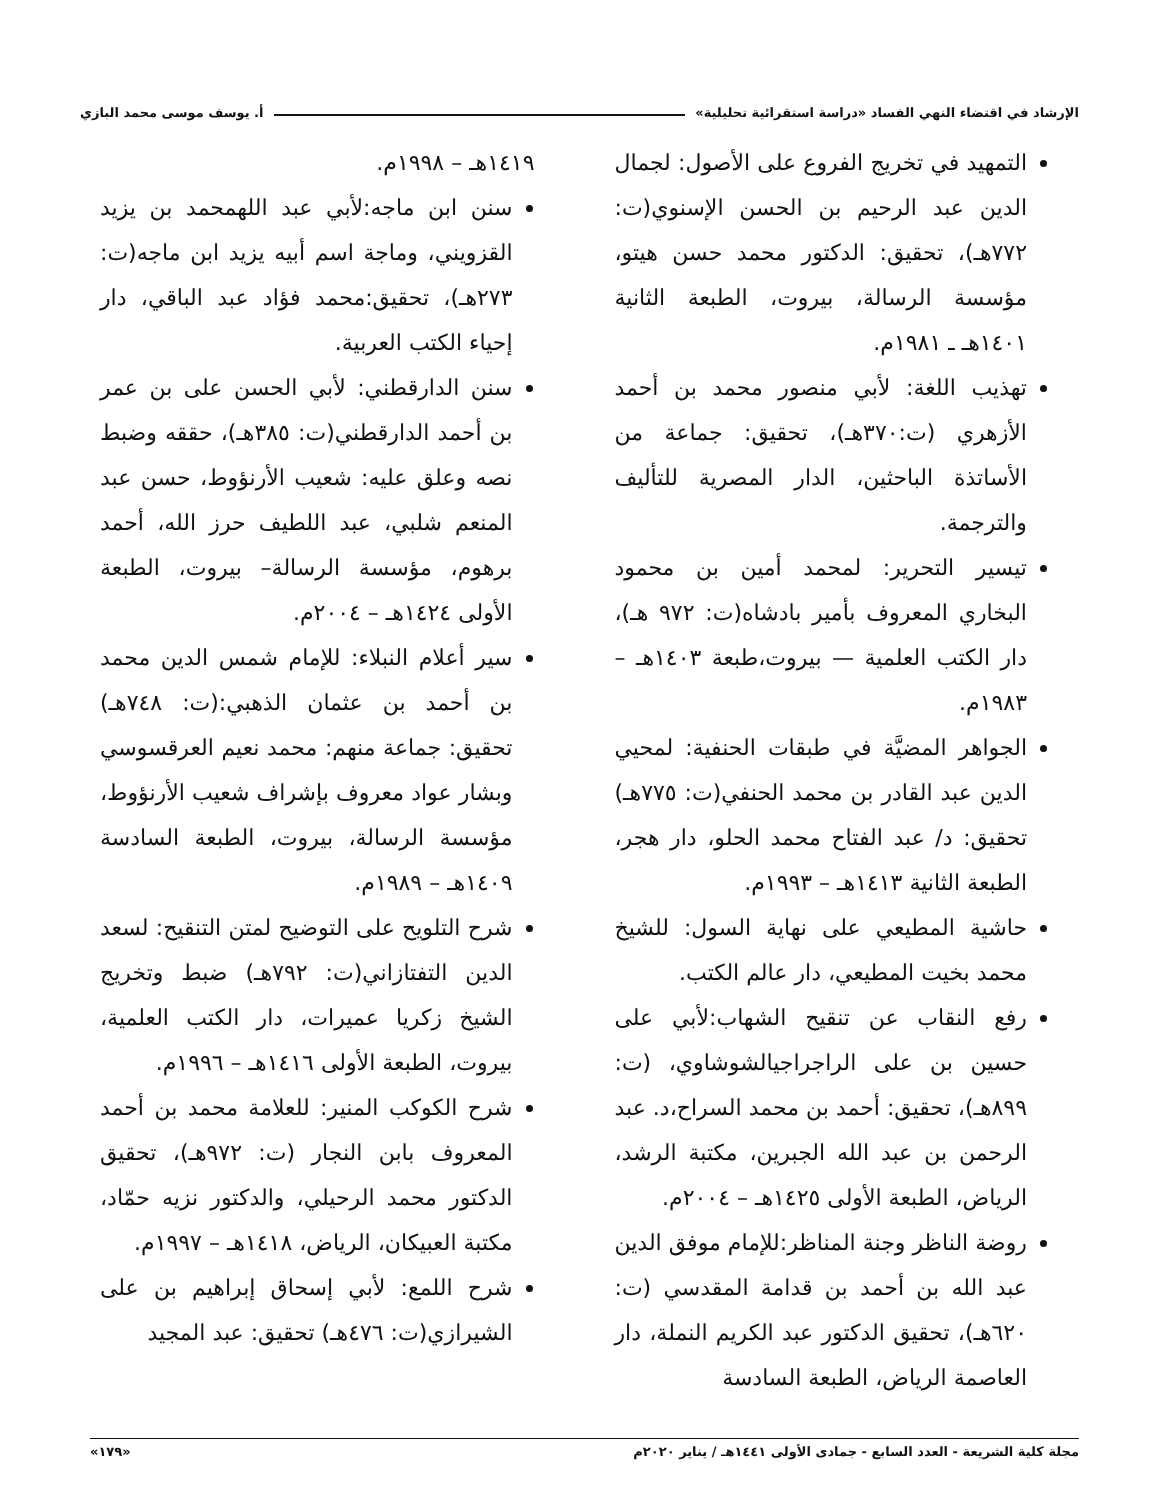الإرشاد في اقتضاء النهي الفساد «دراسة استقرائية تحليلية» أ. يوسف موسى محمد البازي
التمهيد في تخريج الفروع على الأصول: لجمال الدين عبد الرحيم بن الحسن الإسنوي(ت: ٧٧٢هـ)، تحقيق: الدكتور محمد حسن هيتو، مؤسسة الرسالة، بيروت، الطبعة الثانية ١٤٠١هـ ـ ١٩٨١م.
تهذيب اللغة: لأبي منصور محمد بن أحمد الأزهري (ت:٣٧٠هـ)، تحقيق: جماعة من الأساتذة الباحثين، الدار المصرية للتأليف والترجمة.
تيسير التحرير: لمحمد أمين بن محمود البخاري المعروف بأمير بادشاه(ت: ٩٧٢ هـ)، دار الكتب العلمية — بيروت،طبعة ١٤٠٣هـ – ١٩٨٣م.
الجواهر المضيَّة في طبقات الحنفية: لمحيي الدين عبد القادر بن محمد الحنفي(ت: ٧٧٥هـ) تحقيق: د/ عبد الفتاح محمد الحلو، دار هجر، الطبعة الثانية ١٤١٣هـ – ١٩٩٣م.
حاشية المطيعي على نهاية السول: للشيخ محمد بخيت المطيعي، دار عالم الكتب.
رفع النقاب عن تنقيح الشهاب:لأبي على حسين بن على الراجراجيالشوشاوي، (ت: ٨٩٩هـ)، تحقيق: أحمد بن محمد السراح،د. عبد الرحمن بن عبد الله الجبرين، مكتبة الرشد، الرياض، الطبعة الأولى ١٤٢٥هـ – ٢٠٠٤م.
روضة الناظر وجنة المناظر:للإمام موفق الدين عبد الله بن أحمد بن قدامة المقدسي (ت: ٦٢٠هـ)، تحقيق الدكتور عبد الكريم النملة، دار العاصمة الرياض، الطبعة السادسة
١٤١٩هـ – ١٩٩٨م.
سنن ابن ماجه:لأبي عبد اللهمحمد بن يزيد القزويني، وماجة اسم أبيه يزيد ابن ماجه(ت: ٢٧٣هـ)، تحقيق:محمد فؤاد عبد الباقي، دار إحياء الكتب العربية.
سنن الدارقطني: لأبي الحسن على بن عمر بن أحمد الدارقطني(ت: ٣٨٥هـ)، حققه وضبط نصه وعلق عليه: شعيب الأرنؤوط، حسن عبد المنعم شلبي، عبد اللطيف حرز الله، أحمد برهوم، مؤسسة الرسالة– بيروت، الطبعة الأولى ١٤٢٤هـ – ٢٠٠٤م.
سير أعلام النبلاء: للإمام شمس الدين محمد بن أحمد بن عثمان الذهبي:(ت: ٧٤٨هـ) تحقيق: جماعة منهم: محمد نعيم العرقسوسي وبشار عواد معروف بإشراف شعيب الأرنؤوط، مؤسسة الرسالة، بيروت، الطبعة السادسة ١٤٠٩هـ – ١٩٨٩م.
شرح التلويح على التوضيح لمتن التنقيح: لسعد الدين التفتازاني(ت: ٧٩٢هـ) ضبط وتخريج الشيخ زكريا عميرات، دار الكتب العلمية، بيروت، الطبعة الأولى ١٤١٦هـ – ١٩٩٦م.
شرح الكوكب المنير: للعلامة محمد بن أحمد المعروف بابن النجار (ت: ٩٧٢هـ)، تحقيق الدكتور محمد الرحيلي، والدكتور نزيه حمّاد، مكتبة العبيكان، الرياض، ١٤١٨هـ – ١٩٩٧م.
شرح اللمع: لأبي إسحاق إبراهيم بن على الشيرازي(ت: ٤٧٦هـ) تحقيق: عبد المجيد
مجلة كلية الشريعة - العدد السابع - جمادى الأولى ١٤٤١هـ / يناير ٢٠٢٠م «١٧٩»